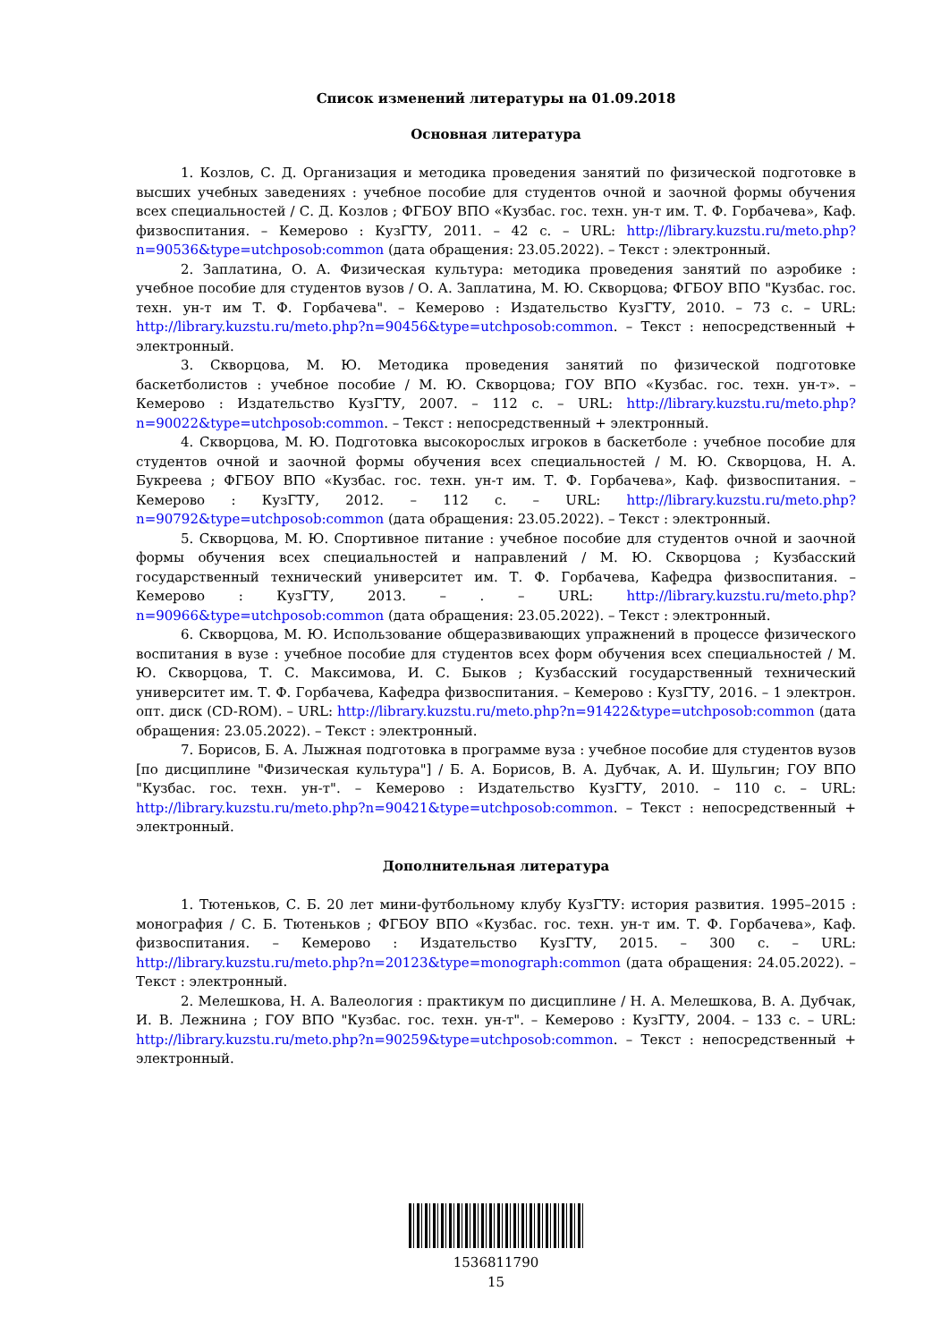Список изменений литературы на 01.09.2018
Основная литература
1. Козлов, С. Д. Организация и методика проведения занятий по физической подготовке в высших учебных заведениях : учебное пособие для студентов очной и заочной формы обучения всех специальностей / С. Д. Козлов ; ФГБОУ ВПО «Кузбас. гос. техн. ун-т им. Т. Ф. Горбачева», Каф. физвоспитания. – Кемерово : КузГТУ, 2011. – 42 с. – URL: http://library.kuzstu.ru/meto.php?n=90536&type=utchposob:common (дата обращения: 23.05.2022). – Текст : электронный.
2. Заплатина, О. А. Физическая культура: методика проведения занятий по аэробике : учебное пособие для студентов вузов / О. А. Заплатина, М. Ю. Скворцова; ФГБОУ ВПО "Кузбас. гос. техн. ун-т им Т. Ф. Горбачева". – Кемерово : Издательство КузГТУ, 2010. – 73 с. – URL: http://library.kuzstu.ru/meto.php?n=90456&type=utchposob:common. – Текст : непосредственный + электронный.
3. Скворцова, М. Ю. Методика проведения занятий по физической подготовке баскетболистов : учебное пособие / М. Ю. Скворцова; ГОУ ВПО «Кузбас. гос. техн. ун-т». – Кемерово : Издательство КузГТУ, 2007. – 112 с. – URL: http://library.kuzstu.ru/meto.php?n=90022&type=utchposob:common. – Текст : непосредственный + электронный.
4. Скворцова, М. Ю. Подготовка высокорослых игроков в баскетболе : учебное пособие для студентов очной и заочной формы обучения всех специальностей / М. Ю. Скворцова, Н. А. Букреева ; ФГБОУ ВПО «Кузбас. гос. техн. ун-т им. Т. Ф. Горбачева», Каф. физвоспитания. – Кемерово : КузГТУ, 2012. – 112 с. – URL: http://library.kuzstu.ru/meto.php?n=90792&type=utchposob:common (дата обращения: 23.05.2022). – Текст : электронный.
5. Скворцова, М. Ю. Спортивное питание : учебное пособие для студентов очной и заочной формы обучения всех специальностей и направлений / М. Ю. Скворцова ; Кузбасский государственный технический университет им. Т. Ф. Горбачева, Кафедра физвоспитания. – Кемерово : КузГТУ, 2013. – . – URL: http://library.kuzstu.ru/meto.php?n=90966&type=utchposob:common (дата обращения: 23.05.2022). – Текст : электронный.
6. Скворцова, М. Ю. Использование общеразвивающих упражнений в процессе физического воспитания в вузе : учебное пособие для студентов всех форм обучения всех специальностей / М. Ю. Скворцова, Т. С. Максимова, И. С. Быков ; Кузбасский государственный технический университет им. Т. Ф. Горбачева, Кафедра физвоспитания. – Кемерово : КузГТУ, 2016. – 1 электрон. опт. диск (CD-ROM). – URL: http://library.kuzstu.ru/meto.php?n=91422&type=utchposob:common (дата обращения: 23.05.2022). – Текст : электронный.
7. Борисов, Б. А. Лыжная подготовка в программе вуза : учебное пособие для студентов вузов [по дисциплине "Физическая культура"] / Б. А. Борисов, В. А. Дубчак, А. И. Шульгин; ГОУ ВПО "Кузбас. гос. техн. ун-т". – Кемерово : Издательство КузГТУ, 2010. – 110 с. – URL: http://library.kuzstu.ru/meto.php?n=90421&type=utchposob:common. – Текст : непосредственный + электронный.
Дополнительная литература
1. Тютеньков, С. Б. 20 лет мини-футбольному клубу КузГТУ: история развития. 1995–2015 : монография / С. Б. Тютеньков ; ФГБОУ ВПО «Кузбас. гос. техн. ун-т им. Т. Ф. Горбачева», Каф. физвоспитания. – Кемерово : Издательство КузГТУ, 2015. – 300 с. – URL: http://library.kuzstu.ru/meto.php?n=20123&type=monograph:common (дата обращения: 24.05.2022). – Текст : электронный.
2. Мелешкова, Н. А. Валеология : практикум по дисциплине / Н. А. Мелешкова, В. А. Дубчак, И. В. Лежнина ; ГОУ ВПО "Кузбас. гос. техн. ун-т". – Кемерово : КузГТУ, 2004. – 133 с. – URL: http://library.kuzstu.ru/meto.php?n=90259&type=utchposob:common. – Текст : непосредственный + электронный.
1536811790
15